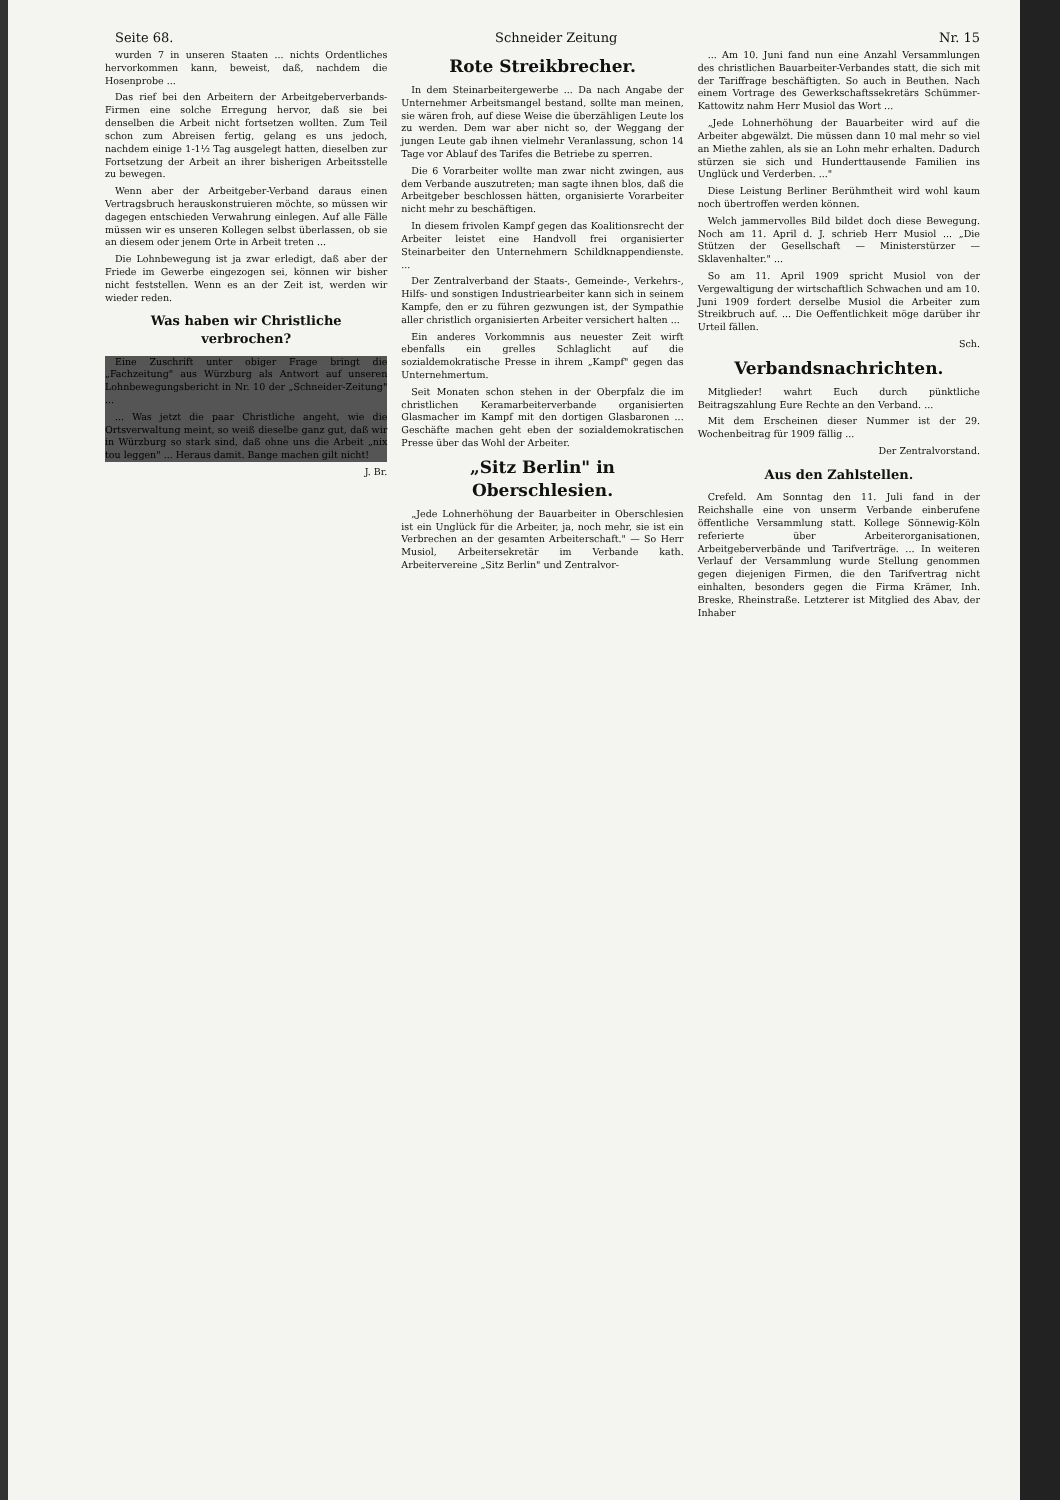Seite 68. Schneider Zeitung Nr. 15
wurden 7 in unseren Staaten ... nichts Ordentliches hervorkommen kann, beweist, daß, nachdem die Hosenprobe ...
Das rief bei den Arbeitern der Arbeitgeberverbands-Firmen eine solche Erregung hervor, daß sie bei denselben die Arbeit nicht fortsetzen wollten. Zum Teil schon zum Abreisen fertig, gelang es uns jedoch, nachdem einige 1-1½ Tag ausgelegt hatten, dieselben zur Fortsetzung der Arbeit an ihrer bisherigen Arbeitsstelle zu bewegen.
Wenn aber der Arbeitgeber-Verband daraus einen Vertragsbruch herauskonstruieren möchte, so müssen wir dagegen entschieden Verwahrung einlegen. Auf alle Fälle müssen wir es unseren Kollegen selbst überlassen, ob sie an diesem oder jenem Orte in Arbeit treten ...
Die Lohnbewegung ist ja zwar erledigt, daß aber der Friede im Gewerbe eingezogen sei, können wir bisher nicht feststellen. Wenn es an der Zeit ist, werden wir wieder reden.
Was haben wir Christliche verbrochen?
Eine Zuschrift unter obiger Frage bringt die „Fachzeitung" aus Würzburg als Antwort auf unseren Lohnbewegungsbericht in Nr. 10 der „Schneider-Zeitung" ...
... Was jetzt die paar Christliche angeht, wie die Ortsverwaltung meint, so weiß dieselbe ganz gut, daß wir in Würzburg so stark sind, daß ohne uns die Arbeit „nix tou leggen" ... Heraus damit. Bange machen gilt nicht!
J. Br.
Rote Streikbrecher.
In dem Steinarbeitergewerbe ... Da nach Angabe der Unternehmer Arbeitsmangel bestand, sollte man meinen, sie wären froh, auf diese Weise die überzähligen Leute los zu werden. Dem war aber nicht so, der Weggang der jungen Leute gab ihnen vielmehr Veranlassung, schon 14 Tage vor Ablauf des Tarifes die Betriebe zu sperren.
Die 6 Vorarbeiter wollte man zwar nicht zwingen, aus dem Verbande auszutreten; man sagte ihnen blos, daß die Arbeitgeber beschlossen hätten, organisierte Vorarbeiter nicht mehr zu beschäftigen.
In diesem frivolen Kampf gegen das Koalitionsrecht der Arbeiter leistet eine Handvoll frei organisierter Steinarbeiter den Unternehmern Schildknappendienste. ...
Der Zentralverband der Staats-, Gemeinde-, Verkehrs-, Hilfs- und sonstigen Industriearbeiter kann sich in seinem Kampfe, den er zu führen gezwungen ist, der Sympathie aller christlich organisierten Arbeiter versichert halten ...
Ein anderes Vorkommnis aus neuester Zeit wirft ebenfalls ein grelles Schlaglicht auf die sozialdemokratische Presse in ihrem „Kampf" gegen das Unternehmertum.
Seit Monaten schon stehen in der Oberpfalz die im christlichen Keramarbeiterverbande organisierten Glasmacher im Kampf mit den dortigen Glasbaronen ... Geschäfte machen geht eben der sozialdemokratischen Presse über das Wohl der Arbeiter.
„Sitz Berlin" in Oberschlesien.
„Jede Lohnerhöhung der Bauarbeiter in Oberschlesien ist ein Unglück für die Arbeiter, ja, noch mehr, sie ist ein Verbrechen an der gesamten Arbeiterschaft." — So Herr Musiol, Arbeitersekretär im Verbande kath. Arbeitervereine „Sitz Berlin" und Zentralvor-
... Am 10. Juni fand nun eine Anzahl Versammlungen des christlichen Bauarbeiter-Verbandes statt, die sich mit der Tariffrage beschäftigten. So auch in Beuthen. Nach einem Vortrage des Gewerkschaftssekretärs Schümmer-Kattowitz nahm Herr Musiol das Wort ...
„Jede Lohnerhöhung der Bauarbeiter wird auf die Arbeiter abgewälzt. Die müssen dann 10 mal mehr so viel an Miethe zahlen, als sie an Lohn mehr erhalten. Dadurch stürzen sie sich und Hunderttausende Familien ins Unglück und Verderben. ..."
Diese Leistung Berliner Berühmtheit wird wohl kaum noch übertroffen werden können.
Welch jammervolles Bild bildet doch diese Bewegung. Noch am 11. April d. J. schrieb Herr Musiol ... „Die Stützen der Gesellschaft — Ministerstürzer — Sklavenhalter." ...
So am 11. April 1909 spricht Musiol von der Vergewaltigung der wirtschaftlich Schwachen und am 10. Juni 1909 fordert derselbe Musiol die Arbeiter zum Streikbruch auf. ... Die Oeffentlichkeit möge darüber ihr Urteil fällen.
Sch.
Verbandsnachrichten.
Mitglieder! wahrt Euch durch pünktliche Beitragszahlung Eure Rechte an den Verband. ...
Mit dem Erscheinen dieser Nummer ist der 29. Wochenbeitrag für 1909 fällig ...
Der Zentralvorstand.
Aus den Zahlstellen.
Crefeld. Am Sonntag den 11. Juli fand in der Reichshalle eine von unserm Verbande einberufene öffentliche Versammlung statt. Kollege Sönnewig-Köln referierte über Arbeiterorganisationen, Arbeitgeberverbände und Tarifverträge. ... In weiteren Verlauf der Versammlung wurde Stellung genommen gegen diejenigen Firmen, die den Tarifvertrag nicht einhalten, besonders gegen die Firma Krämer, Inh. Breske, Rheinstraße. Letzterer ist Mitglied des Abav, der Inhaber